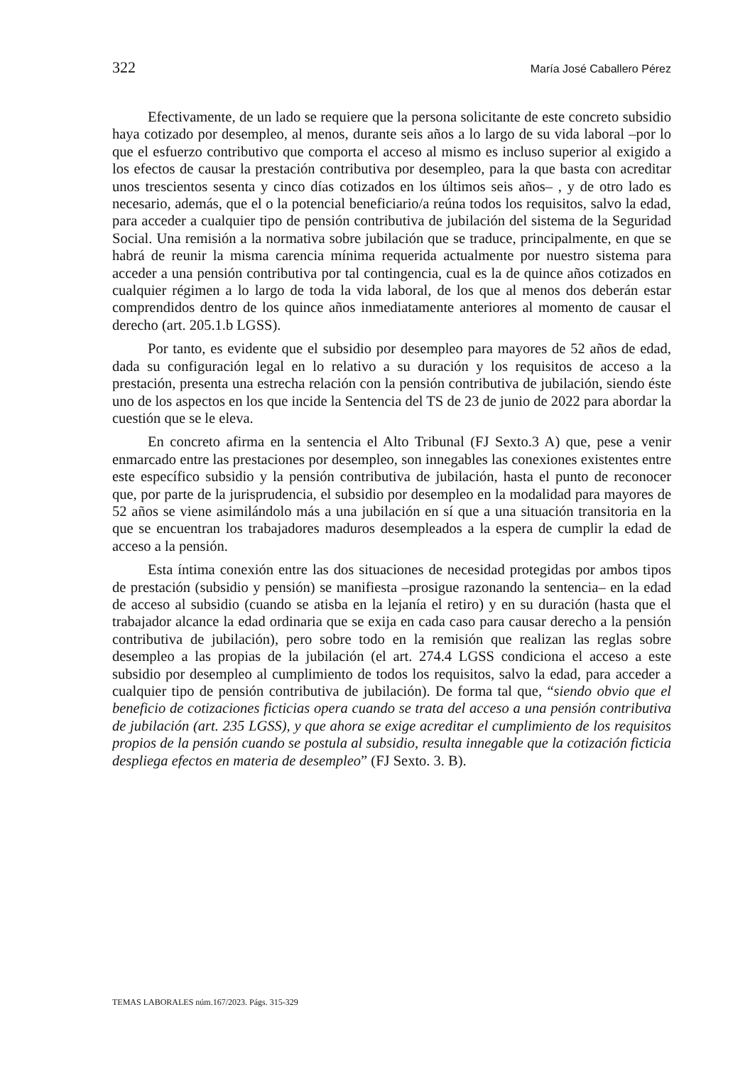322 María José Caballero Pérez
Efectivamente, de un lado se requiere que la persona solicitante de este concreto subsidio haya cotizado por desempleo, al menos, durante seis años a lo largo de su vida laboral –por lo que el esfuerzo contributivo que comporta el acceso al mismo es incluso superior al exigido a los efectos de causar la prestación contributiva por desempleo, para la que basta con acreditar unos trescientos sesenta y cinco días cotizados en los últimos seis años– , y de otro lado es necesario, además, que el o la potencial beneficiario/a reúna todos los requisitos, salvo la edad, para acceder a cualquier tipo de pensión contributiva de jubilación del sistema de la Seguridad Social. Una remisión a la normativa sobre jubilación que se traduce, principalmente, en que se habrá de reunir la misma carencia mínima requerida actualmente por nuestro sistema para acceder a una pensión contributiva por tal contingencia, cual es la de quince años cotizados en cualquier régimen a lo largo de toda la vida laboral, de los que al menos dos deberán estar comprendidos dentro de los quince años inmediatamente anteriores al momento de causar el derecho (art. 205.1.b LGSS).
Por tanto, es evidente que el subsidio por desempleo para mayores de 52 años de edad, dada su configuración legal en lo relativo a su duración y los requisitos de acceso a la prestación, presenta una estrecha relación con la pensión contributiva de jubilación, siendo éste uno de los aspectos en los que incide la Sentencia del TS de 23 de junio de 2022 para abordar la cuestión que se le eleva.
En concreto afirma en la sentencia el Alto Tribunal (FJ Sexto.3 A) que, pese a venir enmarcado entre las prestaciones por desempleo, son innegables las conexiones existentes entre este específico subsidio y la pensión contributiva de jubilación, hasta el punto de reconocer que, por parte de la jurisprudencia, el subsidio por desempleo en la modalidad para mayores de 52 años se viene asimilándolo más a una jubilación en sí que a una situación transitoria en la que se encuentran los trabajadores maduros desempleados a la espera de cumplir la edad de acceso a la pensión.
Esta íntima conexión entre las dos situaciones de necesidad protegidas por ambos tipos de prestación (subsidio y pensión) se manifiesta –prosigue razonando la sentencia– en la edad de acceso al subsidio (cuando se atisba en la lejanía el retiro) y en su duración (hasta que el trabajador alcance la edad ordinaria que se exija en cada caso para causar derecho a la pensión contributiva de jubilación), pero sobre todo en la remisión que realizan las reglas sobre desempleo a las propias de la jubilación (el art. 274.4 LGSS condiciona el acceso a este subsidio por desempleo al cumplimiento de todos los requisitos, salvo la edad, para acceder a cualquier tipo de pensión contributiva de jubilación). De forma tal que, “siendo obvio que el beneficio de cotizaciones ficticias opera cuando se trata del acceso a una pensión contributiva de jubilación (art. 235 LGSS), y que ahora se exige acreditar el cumplimiento de los requisitos propios de la pensión cuando se postula al subsidio, resulta innegable que la cotización ficticia despliega efectos en materia de desempleo” (FJ Sexto. 3. B).
TEMAS LABORALES núm.167/2023. Págs. 315-329